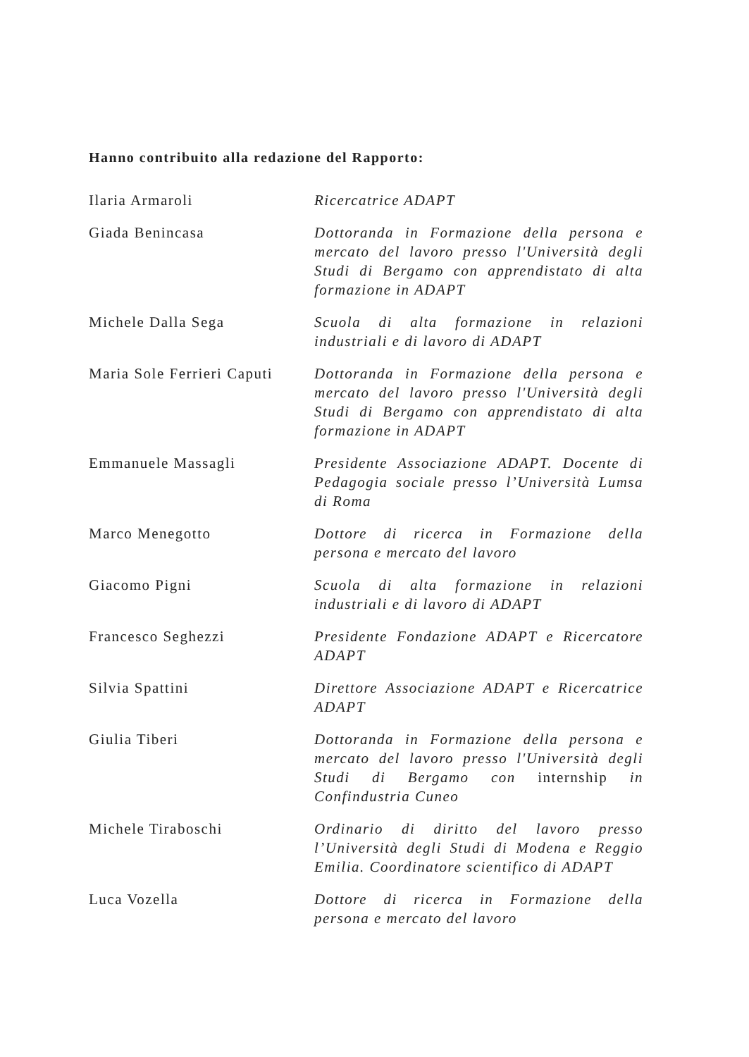Hanno contribuito alla redazione del Rapporto:
| Ilaria Armaroli | Ricercatrice ADAPT |
| Giada Benincasa | Dottoranda in Formazione della persona e mercato del lavoro presso l'Università degli Studi di Bergamo con apprendistato di alta formazione in ADAPT |
| Michele Dalla Sega | Scuola di alta formazione in relazioni industriali e di lavoro di ADAPT |
| Maria Sole Ferrieri Caputi | Dottoranda in Formazione della persona e mercato del lavoro presso l'Università degli Studi di Bergamo con apprendistato di alta formazione in ADAPT |
| Emmanuele Massagli | Presidente Associazione ADAPT. Docente di Pedagogia sociale presso l’Università Lumsa di Roma |
| Marco Menegotto | Dottore di ricerca in Formazione della persona e mercato del lavoro |
| Giacomo Pigni | Scuola di alta formazione in relazioni industriali e di lavoro di ADAPT |
| Francesco Seghezzi | Presidente Fondazione ADAPT e Ricercatore ADAPT |
| Silvia Spattini | Direttore Associazione ADAPT e Ricercatrice ADAPT |
| Giulia Tiberi | Dottoranda in Formazione della persona e mercato del lavoro presso l'Università degli Studi di Bergamo con internship in Confindustria Cuneo |
| Michele Tiraboschi | Ordinario di diritto del lavoro presso l’Università degli Studi di Modena e Reggio Emilia. Coordinatore scientifico di ADAPT |
| Luca Vozella | Dottore di ricerca in Formazione della persona e mercato del lavoro |